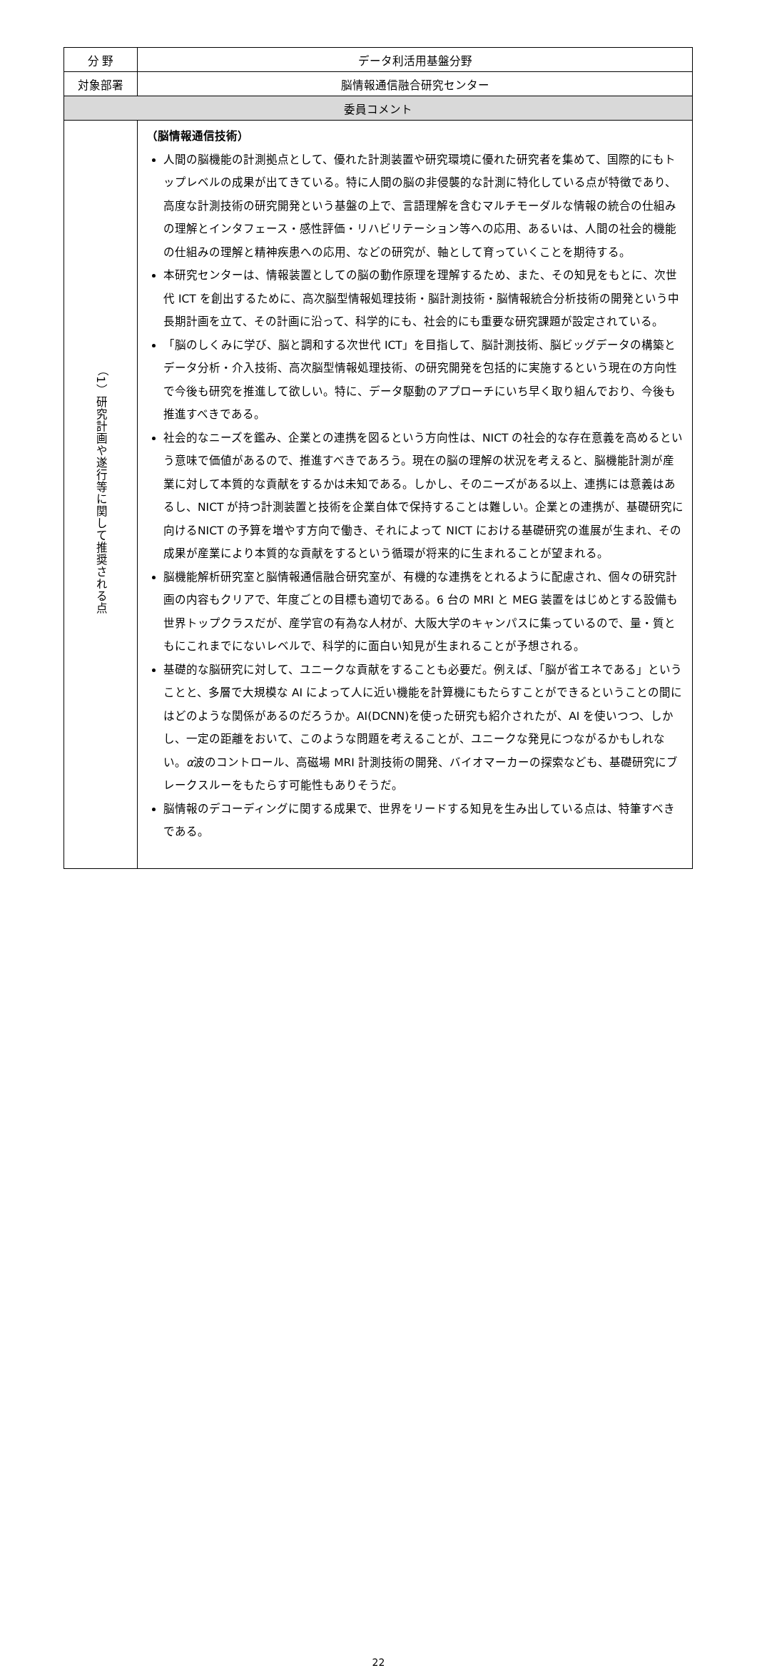| 分 野 | データ利活用基盤分野 |
| 対象部署 | 脳情報通信融合研究センター |
| 委員コメント | |
| （1）研究計画や遂行等に関して推奨される点 | （脳情報通信技術） 人間の脳機能の計測拠点として、優れた計測装置や研究環境に優れた研究者を集めて、国際的にもトップレベルの成果が出てきている。特に人間の脳の非侵襲的な計測に特化している点が特徴であり、高度な計測技術の研究開発という基盤の上で、言語理解を含むマルチモーダルな情報の統合の仕組みの理解とインタフェース・感性評価・リハビリテーション等への応用、あるいは、人間の社会的機能の仕組みの理解と精神疾患への応用、などの研究が、軸として育っていくことを期待する。 本研究センターは、情報装置としての脳の動作原理を理解するため、また、その知見をもとに、次世代 ICT を創出するために、高次脳型情報処理技術・脳計測技術・脳情報統合分析技術の開発という中長期計画を立て、その計画に沿って、科学的にも、社会的にも重要な研究課題が設定されている。 「脳のしくみに学び、脳と調和する次世代 ICT」を目指して、脳計測技術、脳ビッグデータの構築とデータ分析・介入技術、高次脳型情報処理技術、の研究開発を包括的に実施するという現在の方向性で今後も研究を推進して欲しい。特に、データ駆動のアプローチにいち早く取り組んでおり、今後も推進すべきである。 社会的なニーズを鑑み、企業との連携を図るという方向性は、NICT の社会的な存在意義を高めるという意味で価値があるので、推進すべきであろう。現在の脳の理解の状況を考えると、脳機能計測が産業に対して本質的な貢献をするかは未知である。しかし、そのニーズがある以上、連携には意義はあるし、NICT が持つ計測装置と技術を企業自体で保持することは難しい。企業との連携が、基礎研究に向けるNICT の予算を増やす方向で働き、それによって NICT における基礎研究の進展が生まれ、その成果が産業により本質的な貢献をするという循環が将来的に生まれることが望まれる。 脳機能解析研究室と脳情報通信融合研究室が、有機的な連携をとれるように配慮され、個々の研究計画の内容もクリアで、年度ごとの目標も適切である。6 台の MRI と MEG 装置をはじめとする設備も世界トップクラスだが、産学官の有為な人材が、大阪大学のキャンパスに集っているので、量・質ともにこれまでにないレベルで、科学的に面白い知見が生まれることが予想される。 基礎的な脳研究に対して、ユニークな貢献をすることも必要だ。例えば、「脳が省エネである」ということと、多層で大規模な AI によって人に近い機能を計算機にもたらすことができるということの間にはどのような関係があるのだろうか。AI(DCNN)を使った研究も紹介されたが、AI を使いつつ、しかし、一定の距離をおいて、このような問題を考えることが、ユニークな発見につながるかもしれない。 α 波のコントロール、高磁場 MRI 計測技術の開発、バイオマーカーの探索なども、基礎研究にブレークスルーをもたらす可能性もありそうだ。 脳情報のデコーディングに関する成果で、世界をリードする知見を生み出している点は、特筆すべきである。 |
22